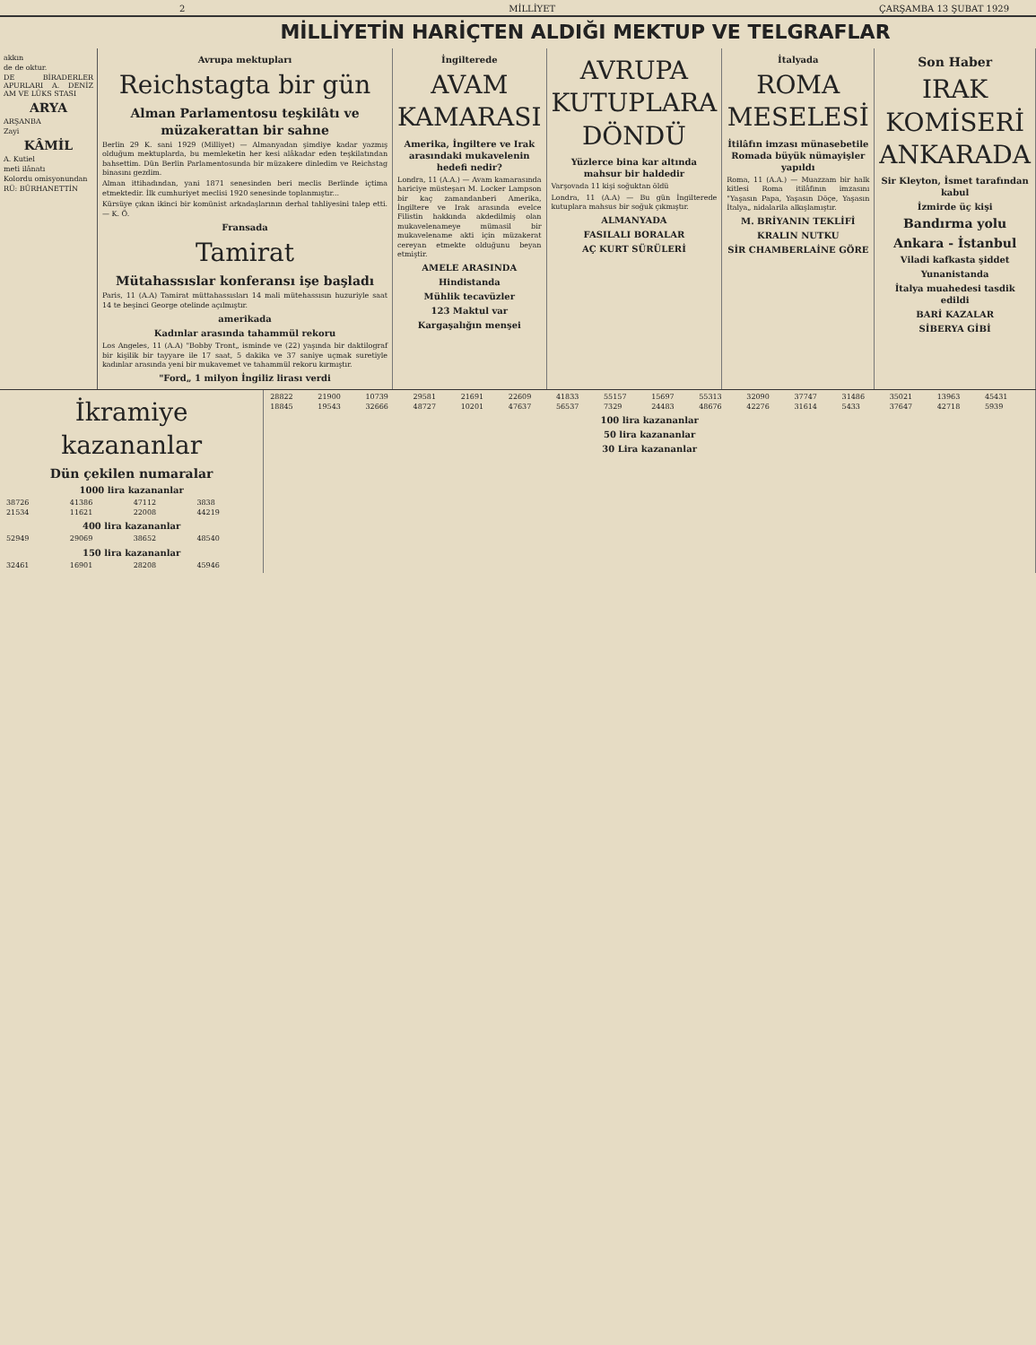2 MİLLİYET ÇARŞAMBA 13 ŞUBAT 1929
MİLLİYETİN HARİÇTEN ALDIĞI MEKTUP VE TELGRAFLAR
akkın
de de oktur.
DE BİRADERLER APURLARI A. DENİZ AM VE LÜKS STASI
ARYA
ARŞANBA
Zayi
KÂMİL
A. Kutiel
meti ilânatı
Kolordu omisyonundan
RÜ: BÜRHANETTİN
Avrupa mektupları
Reichstagta bir gün
Alman Parlamentosu teşkilâtı ve müzakerattan bir sahne
Berlin 29 K. sani 1929 (Milliyet) — Almanyadan şimdiye kadar yazmış olduğum mektuplarda, bu memleketin her kesi alâkadar eden teşkilatından bahsettim. Dün Berlin Parlamentosunda bir müzakere dinledim ve Reichstag binasını gezdim.
Alman ittihadından, yani 1871 senesinden beri meclis Berlinde içtima etmektedir. İlk cumhuriyet meclisi 1920 senesinde toplanmıştır...
Kürsüye çıkan ikinci bir komünist arkadaşlarının derhal tahliyesini talep etti. — K. Ö.
Fransada
Tamirat
Mütahassıslar konferansı işe başladı
Paris, 11 (A.A) Tamirat müttahassısları 14 mali mütehassısın huzuriyle saat 14 te beşinci George otelinde açılmıştır.
amerikada
Kadınlar arasında tahammül rekoru
Los Angeles, 11 (A.A) "Bobby Tront„ isminde ve (22) yaşında bir daktilograf bir kişilik bir tayyare ile 17 saat, 5 dakika ve 37 saniye uçmak suretiyle kadınlar arasında yeni bir mukavemet ve tahammül rekoru kırmıştır.
"Ford„ 1 milyon İngiliz lirası verdi
İngilterede
AVAM KAMARASI
Amerika, İngiltere ve Irak arasındaki mukavelenin hedefi nedir?
Londra, 11 (A.A.) — Avam kamarasında hariciye müsteşarı M. Locker Lampson bir kaç zamandanberi Amerika, İngiltere ve Irak arasında evelce Filistin hakkında akdedilmiş olan mukavelenameye mümasil bir mukavelename akti için müzakerat cereyan etmekte olduğunu beyan etmiştir.
AMELE ARASINDA
Hindistanda
Mühlik tecavüzler
123 Maktul var
Kargaşalığın menşei
AVRUPA KUTUPLARA DÖNDÜ
Yüzlerce bina kar altında mahsur bir haldedir
Varşovada 11 kişi soğuktan öldü
Londra, 11 (A.A) — Bu gün İngilterede kutuplara mahsus bir soğuk çıkmıştır.
ALMANYADA
FASILALI BORALAR
AÇ KURT SÜRÜLERİ
İtalyada
ROMA MESELESİ
İtilâfın imzası münasebetile Romada büyük nümayişler yapıldı
Roma, 11 (A.A.) — Muazzam bir halk kitlesi Roma itilâfının imzasını "Yaşasın Papa, Yaşasın Döçe, Yaşasın İtalya„ nidalarila alkışlamıştır.
M. BRİYANIN TEKLİFİ
KRALIN NUTKU
SİR CHAMBERLAİNE GÖRE
Son Haber
IRAK KOMİSERİ ANKARADA
Sir Kleyton, İsmet tarafından kabul
İzmirde üç kişi
Bandırma yolu
Ankara - İstanbul
Viladi kafkasta şiddet
Yunanistanda
İtalya muahedesi tasdik edildi
BARİ KAZALAR
SİBERYA GİBİ
İkramiye kazananlar
Dün çekilen numaralar
1000 lira kazananlar
| 38726 | 41386 | 47112 | 3838 |
| 21534 | 11621 | 22008 | 44219 |
400 lira kazananlar
| 52949 | 29069 | 38652 | 48540 |
150 lira kazananlar
| 32461 | 16901 | 28208 | 45946 |
| 28822 | 21900 | 10739 | 29581 | 21691 | 22609 | 41833 | 55157 | 15697 | 55313 | 32090 | 37747 | 31486 | 35021 | 13963 | 45431 |
| 18845 | 19543 | 32666 | 48727 | 10201 | 47637 | 56537 | 7329 | 24483 | 48676 | 42276 | 31614 | 5433 | 37647 | 42718 | 5939 |
100 lira kazananlar
50 lira kazananlar
30 Lira kazananlar